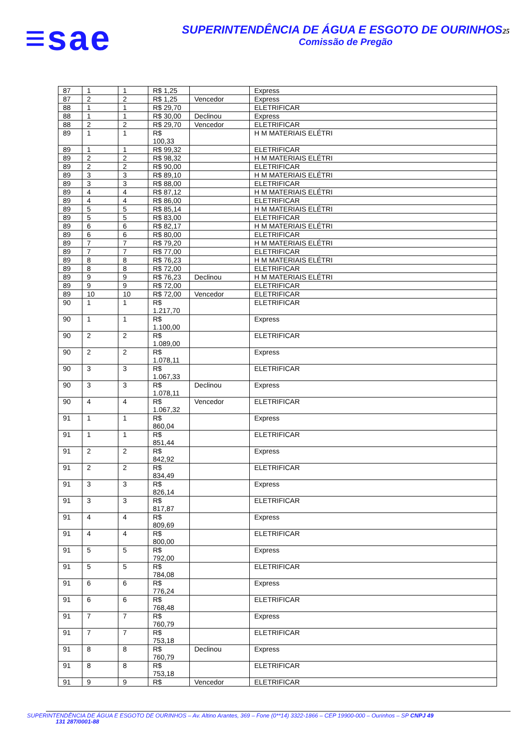≡sae
SUPERINTENDÊNCIA DE ÁGUA E ESGOTO DE OURINHOS25
Comissão de Pregão
| 87 | 1 | 1 | R$ 1,25 | | Express |
| 87 | 2 | 2 | R$ 1,25 | Vencedor | Express |
| 88 | 1 | 1 | R$ 29,70 | | ELETRIFICAR |
| 88 | 1 | 1 | R$ 30,00 | Declinou | Express |
| 88 | 2 | 2 | R$ 29,70 | Vencedor | ELETRIFICAR |
| 89 | 1 | 1 | R$ 100,33 | | H M MATERIAIS ELÉTRI |
| 89 | 1 | 1 | R$ 99,32 | | ELETRIFICAR |
| 89 | 2 | 2 | R$ 98,32 | | H M MATERIAIS ELÉTRI |
| 89 | 2 | 2 | R$ 90,00 | | ELETRIFICAR |
| 89 | 3 | 3 | R$ 89,10 | | H M MATERIAIS ELÉTRI |
| 89 | 3 | 3 | R$ 88,00 | | ELETRIFICAR |
| 89 | 4 | 4 | R$ 87,12 | | H M MATERIAIS ELÉTRI |
| 89 | 4 | 4 | R$ 86,00 | | ELETRIFICAR |
| 89 | 5 | 5 | R$ 85,14 | | H M MATERIAIS ELÉTRI |
| 89 | 5 | 5 | R$ 83,00 | | ELETRIFICAR |
| 89 | 6 | 6 | R$ 82,17 | | H M MATERIAIS ELÉTRI |
| 89 | 6 | 6 | R$ 80,00 | | ELETRIFICAR |
| 89 | 7 | 7 | R$ 79,20 | | H M MATERIAIS ELÉTRI |
| 89 | 7 | 7 | R$ 77,00 | | ELETRIFICAR |
| 89 | 8 | 8 | R$ 76,23 | | H M MATERIAIS ELÉTRI |
| 89 | 8 | 8 | R$ 72,00 | | ELETRIFICAR |
| 89 | 9 | 9 | R$ 76,23 | Declinou | H M MATERIAIS ELÉTRI |
| 89 | 9 | 9 | R$ 72,00 | | ELETRIFICAR |
| 89 | 10 | 10 | R$ 72,00 | Vencedor | ELETRIFICAR |
| 90 | 1 | 1 | R$ 1.217,70 | | ELETRIFICAR |
| 90 | 1 | 1 | R$ 1.100,00 | | Express |
| 90 | 2 | 2 | R$ 1.089,00 | | ELETRIFICAR |
| 90 | 2 | 2 | R$ 1.078,11 | | Express |
| 90 | 3 | 3 | R$ 1.067,33 | | ELETRIFICAR |
| 90 | 3 | 3 | R$ 1.078,11 | Declinou | Express |
| 90 | 4 | 4 | R$ 1.067,32 | Vencedor | ELETRIFICAR |
| 91 | 1 | 1 | R$ 860,04 | | Express |
| 91 | 1 | 1 | R$ 851,44 | | ELETRIFICAR |
| 91 | 2 | 2 | R$ 842,92 | | Express |
| 91 | 2 | 2 | R$ 834,49 | | ELETRIFICAR |
| 91 | 3 | 3 | R$ 826,14 | | Express |
| 91 | 3 | 3 | R$ 817,87 | | ELETRIFICAR |
| 91 | 4 | 4 | R$ 809,69 | | Express |
| 91 | 4 | 4 | R$ 800,00 | | ELETRIFICAR |
| 91 | 5 | 5 | R$ 792,00 | | Express |
| 91 | 5 | 5 | R$ 784,08 | | ELETRIFICAR |
| 91 | 6 | 6 | R$ 776,24 | | Express |
| 91 | 6 | 6 | R$ 768,48 | | ELETRIFICAR |
| 91 | 7 | 7 | R$ 760,79 | | Express |
| 91 | 7 | 7 | R$ 753,18 | | ELETRIFICAR |
| 91 | 8 | 8 | R$ 760,79 | Declinou | Express |
| 91 | 8 | 8 | R$ 753,18 | | ELETRIFICAR |
| 91 | 9 | 9 | R$ | Vencedor | ELETRIFICAR |
SUPERINTENDÊNCIA DE ÁGUA E ESGOTO DE OURINHOS – Av. Altino Arantes, 369 – Fone (0**14) 3322-1866 – CEP 19900-000 – Ourinhos – SP CNPJ 49
131 287/0001-88